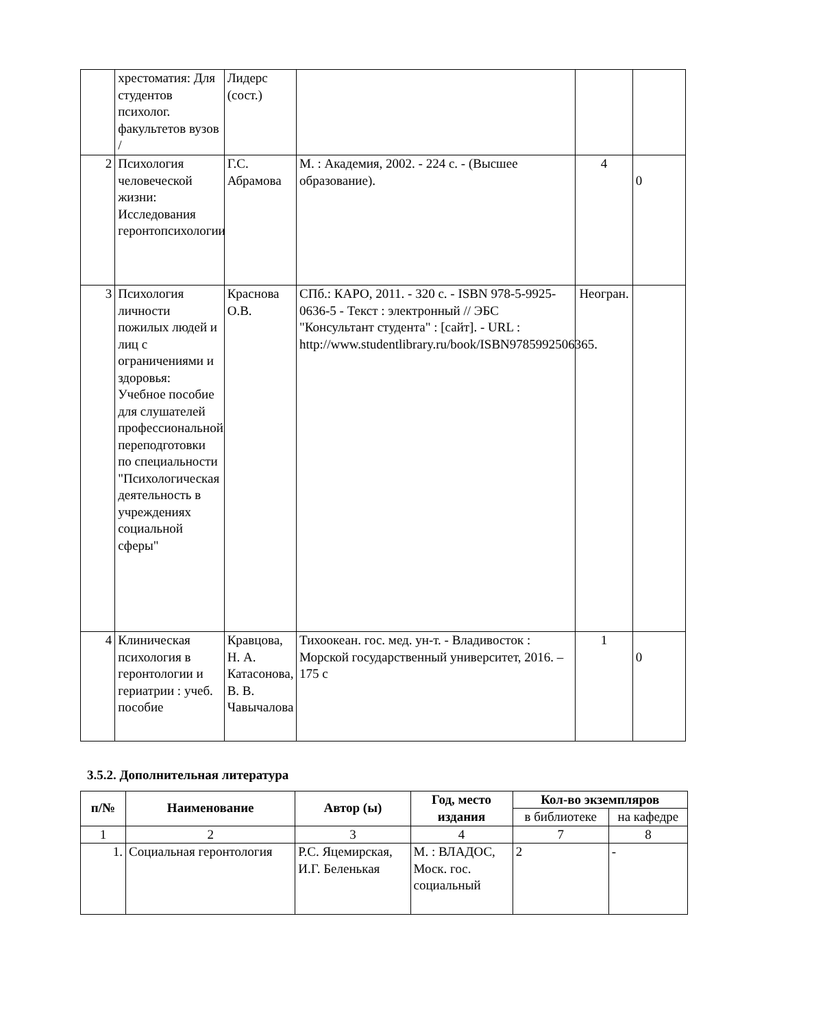| | хрестоматия: Для студентов психолог. факультетов вузов / | Лидерс (сост.) | | | |
| 2 | Психология человеческой жизни: Исследования геронтопсихологии | Г.С. Абрамова | М. : Академия, 2002. - 224 с. - (Высшее образование). | 4 | 0 |
| 3 | Психология личности пожилых людей и лиц с ограничениями и здоровья: Учебное пособие для слушателей профессиональной переподготовки по специальности "Психологическая деятельность в учреждениях социальной сферы" | Краснова О.В. | СПб.: КАРО, 2011. - 320 с. - ISBN 978-5-9925-0636-5 - Текст : электронный // ЭБС "Консультант студента" : [сайт]. - URL : http://www.studentlibrary.ru/book/ISBN9785992506365. | Неогран. | |
| 4 | Клиническая психология в геронтологии и гериатрии : учеб. пособие | Кравцова, Н. А. Катасонова, В. В. Чавычалова | Тихоокеан. гос. мед. ун-т. - Владивосток : Морской государственный университет, 2016. – 175 с | 1 | 0 |
3.5.2. Дополнительная литература
| п/№ | Наименование | Автор (ы) | Год, место издания | Кол-во экземпляров | |
| --- | --- | --- | --- | --- | --- |
| | | | | в библиотеке | на кафедре |
| 1 | 2 | 3 | 4 | 7 | 8 |
| 1. | Социальная геронтология | Р.С. Яцемирская, И.Г. Беленькая | М. : ВЛАДОС, Моск. гос. социальный | 2 | - |